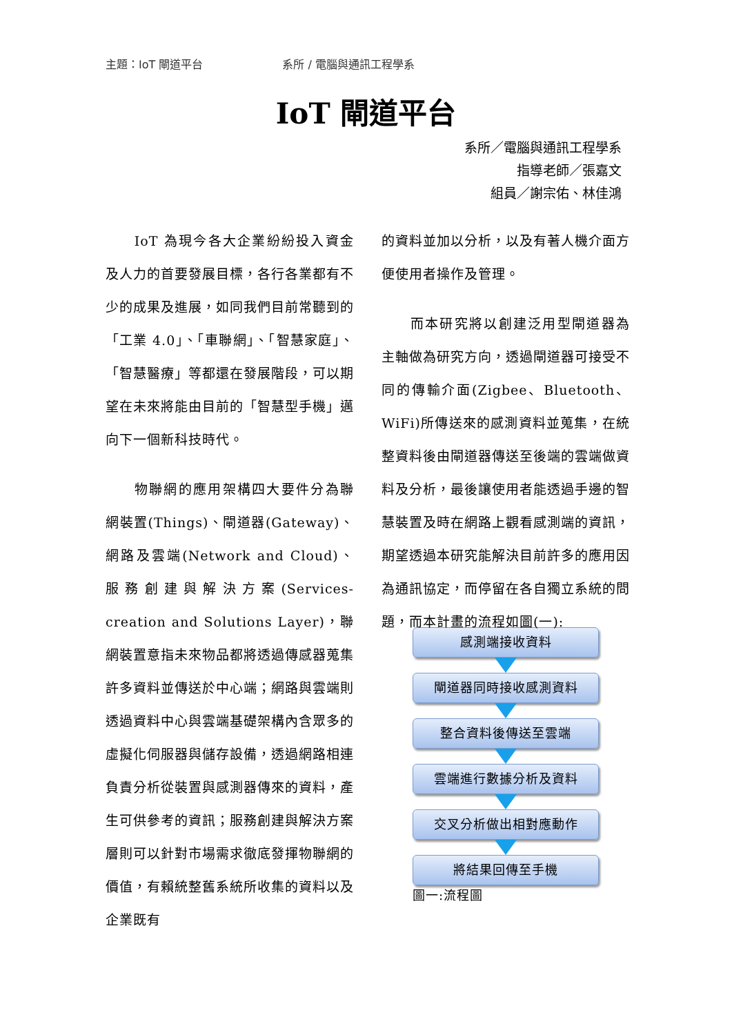主題：IoT 閘道平台 系所 / 電腦與通訊工程學系
IoT 閘道平台
系所／電腦與通訊工程學系
指導老師／張嘉文
組員／謝宗佑、林佳鴻
IoT 為現今各大企業紛紛投入資金及人力的首要發展目標，各行各業都有不少的成果及進展，如同我們目前常聽到的「工業 4.0」、「車聯網」、「智慧家庭」、「智慧醫療」等都還在發展階段，可以期望在未來將能由目前的「智慧型手機」邁向下一個新科技時代。
物聯網的應用架構四大要件分為聯網裝置(Things)、閘道器(Gateway)、網路及雲端(Network and Cloud)、服務創建與解決方案(Services-creation and Solutions Layer)，聯網裝置意指未來物品都將透過傳感器蒐集許多資料並傳送於中心端；網路與雲端則透過資料中心與雲端基礎架構內含眾多的虛擬化伺服器與儲存設備，透過網路相連負責分析從裝置與感測器傳來的資料，產生可供參考的資訊；服務創建與解決方案層則可以針對市場需求徹底發揮物聯網的價值，有賴統整舊系統所收集的資料以及企業既有
的資料並加以分析，以及有著人機介面方便使用者操作及管理。
而本研究將以創建泛用型閘道器為主軸做為研究方向，透過閘道器可接受不同的傳輸介面(Zigbee、Bluetooth、WiFi)所傳送來的感測資料並蒐集，在統整資料後由閘道器傳送至後端的雲端做資料及分析，最後讓使用者能透過手邊的智慧裝置及時在網路上觀看感測端的資訊，期望透過本研究能解決目前許多的應用因為通訊協定，而停留在各自獨立系統的問題，而本計畫的流程如圖(一):
感測端接收資料
閘道器同時接收感測資料
整合資料後傳送至雲端
雲端進行數據分析及資料
交叉分析做出相對應動作
將結果回傳至手機
圖一:流程圖